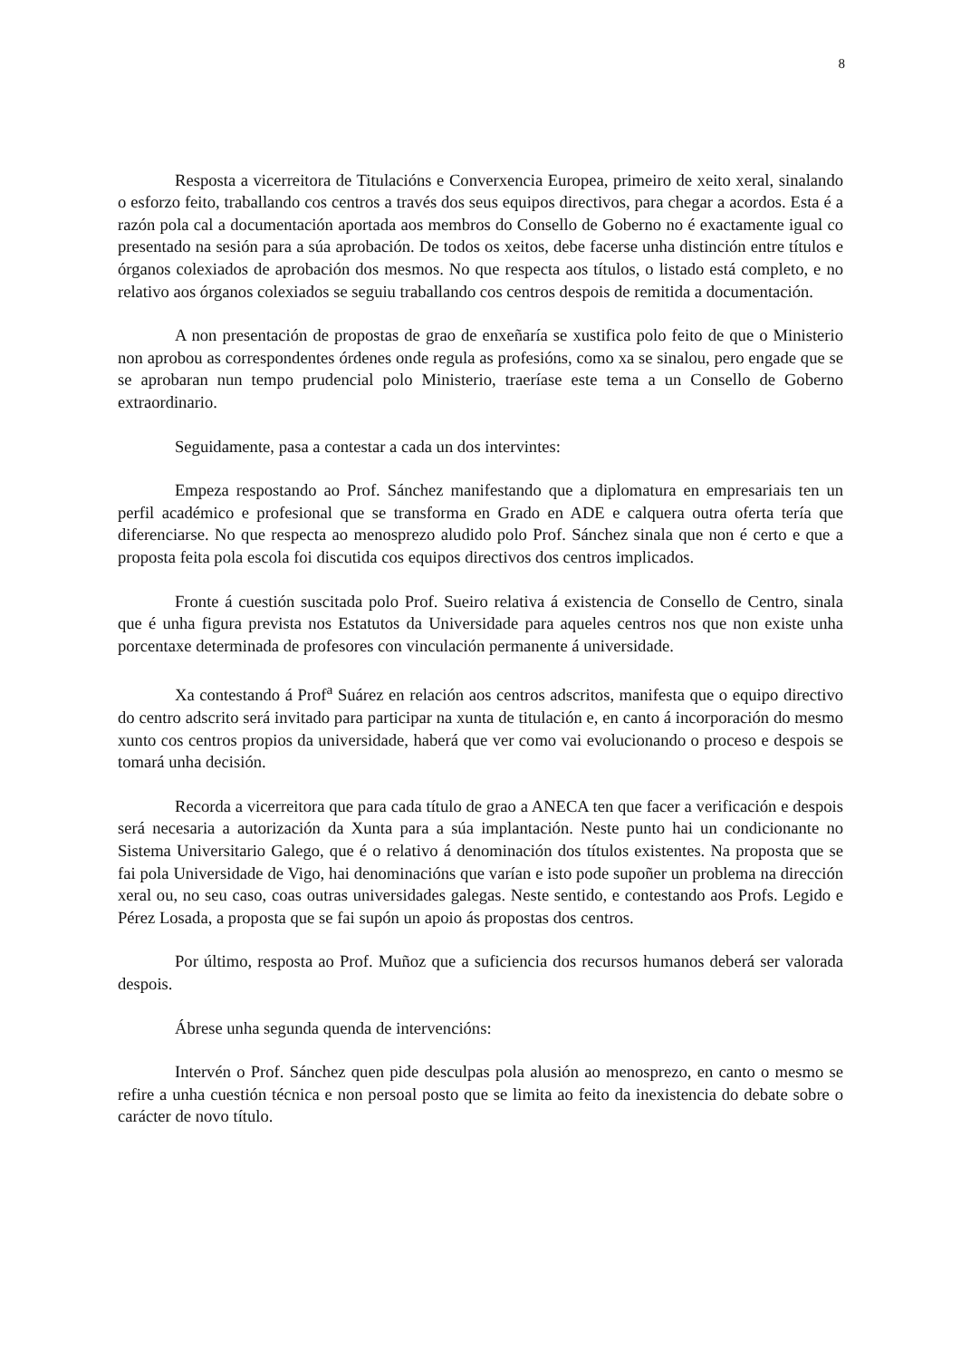8
Resposta a vicerreitora de Titulacións e Converxencia Europea, primeiro de xeito xeral, sinalando o esforzo feito, traballando cos centros a través dos seus equipos directivos, para chegar a acordos. Esta é a razón pola cal a documentación aportada aos membros do Consello de Goberno no é exactamente igual co presentado na sesión para a súa aprobación. De todos os xeitos, debe facerse unha distinción entre títulos e órganos colexiados de aprobación dos mesmos. No que respecta aos títulos, o listado está completo, e no relativo aos órganos colexiados se seguiu traballando cos centros despois de remitida a documentación.
A non presentación de propostas de grao de enxeñaría se xustifica polo feito de que o Ministerio non aprobou as correspondentes órdenes onde regula as profesións, como xa se sinalou, pero engade que se se aprobaran nun tempo prudencial polo Ministerio, traeríase este tema a un Consello de Goberno extraordinario.
Seguidamente, pasa a contestar a cada un dos intervintes:
Empeza respostando ao Prof. Sánchez manifestando que a diplomatura en empresariais ten un perfil académico e profesional que se transforma en Grado en ADE e calquera outra oferta tería que diferenciarse. No que respecta ao menosprezo aludido polo Prof. Sánchez sinala que non é certo e que a proposta feita pola escola foi discutida cos equipos directivos dos centros implicados.
Fronte á cuestión suscitada polo Prof. Sueiro relativa á existencia de Consello de Centro, sinala que é unha figura prevista nos Estatutos da Universidade para aqueles centros nos que non existe unha porcentaxe determinada de profesores con vinculación permanente á universidade.
Xa contestando á Prof<sup>a</sup> Suárez en relación aos centros adscritos, manifesta que o equipo directivo do centro adscrito será invitado para participar na xunta de titulación e, en canto á incorporación do mesmo xunto cos centros propios da universidade, haberá que ver como vai evolucionando o proceso e despois se tomará unha decisión.
Recorda a vicerreitora que para cada título de grao a ANECA ten que facer a verificación e despois será necesaria a autorización da Xunta para a súa implantación. Neste punto hai un condicionante no Sistema Universitario Galego, que é o relativo á denominación dos títulos existentes. Na proposta que se fai pola Universidade de Vigo, hai denominacións que varían e isto pode supoñer un problema na dirección xeral ou, no seu caso, coas outras universidades galegas. Neste sentido, e contestando aos Profs. Legido e Pérez Losada, a proposta que se fai supón un apoio ás propostas dos centros.
Por último, resposta ao Prof. Muñoz que a suficiencia dos recursos humanos deberá ser valorada despois.
Ábrese unha segunda quenda de intervencións:
Intervén o Prof. Sánchez quen pide desculpas pola alusión ao menosprezo, en canto o mesmo se refire a unha cuestión técnica e non persoal posto que se limita ao feito da inexistencia do debate sobre o carácter de novo título.